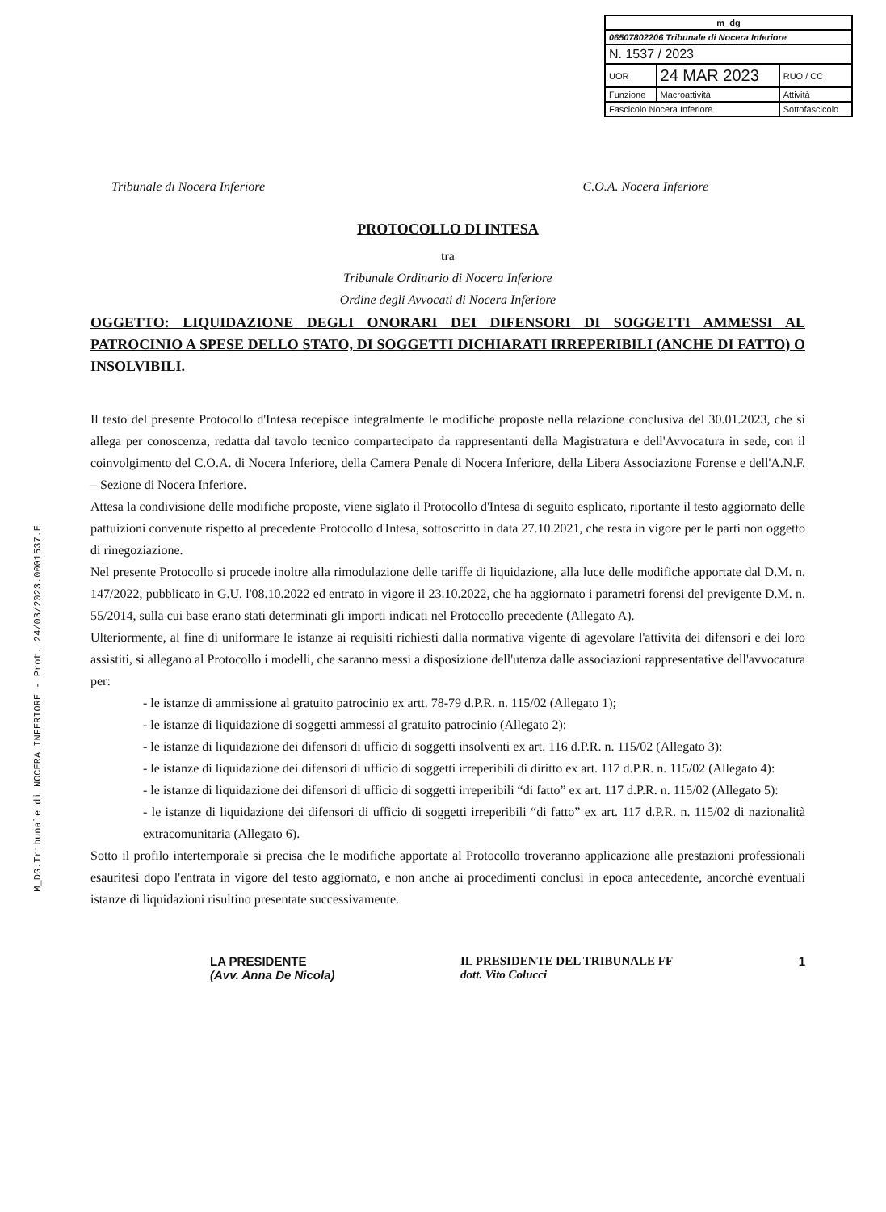M_DG.Tribunale di NOCERA INFERIORE - Prot. 24/03/2023.0001537.E
| m_dg | | |
| 06507802206 Tribunale di Nocera Inferiore | | |
| N. 1537 / 2023 | | |
| UOR | 24 MAR 2023 | RUO / CC |
| Funzione | Macroattività | Attività |
| Fascicolo Nocera Inferiore | | Sottofascicolo |
Tribunale di Nocera Inferiore C.O.A. Nocera Inferiore
PROTOCOLLO DI INTESA
tra
Tribunale Ordinario di Nocera Inferiore
Ordine degli Avvocati di Nocera Inferiore
OGGETTO: LIQUIDAZIONE DEGLI ONORARI DEI DIFENSORI DI SOGGETTI AMMESSI AL PATROCINIO A SPESE DELLO STATO, DI SOGGETTI DICHIARATI IRREPERIBILI (ANCHE DI FATTO) O INSOLVIBILI.
Il testo del presente Protocollo d'Intesa recepisce integralmente le modifiche proposte nella relazione conclusiva del 30.01.2023, che si allega per conoscenza, redatta dal tavolo tecnico compartecipato da rappresentanti della Magistratura e dell'Avvocatura in sede, con il coinvolgimento del C.O.A. di Nocera Inferiore, della Camera Penale di Nocera Inferiore, della Libera Associazione Forense e dell'A.N.F. – Sezione di Nocera Inferiore.
Attesa la condivisione delle modifiche proposte, viene siglato il Protocollo d'Intesa di seguito esplicato, riportante il testo aggiornato delle pattuizioni convenute rispetto al precedente Protocollo d'Intesa, sottoscritto in data 27.10.2021, che resta in vigore per le parti non oggetto di rinegoziazione.
Nel presente Protocollo si procede inoltre alla rimodulazione delle tariffe di liquidazione, alla luce delle modifiche apportate dal D.M. n. 147/2022, pubblicato in G.U. l'08.10.2022 ed entrato in vigore il 23.10.2022, che ha aggiornato i parametri forensi del previgente D.M. n. 55/2014, sulla cui base erano stati determinati gli importi indicati nel Protocollo precedente (Allegato A).
Ulteriormente, al fine di uniformare le istanze ai requisiti richiesti dalla normativa vigente di agevolare l'attività dei difensori e dei loro assistiti, si allegano al Protocollo i modelli, che saranno messi a disposizione dell'utenza dalle associazioni rappresentative dell'avvocatura per:
- le istanze di ammissione al gratuito patrocinio ex artt. 78-79 d.P.R. n. 115/02 (Allegato 1);
- le istanze di liquidazione di soggetti ammessi al gratuito patrocinio (Allegato 2):
- le istanze di liquidazione dei difensori di ufficio di soggetti insolventi ex art. 116 d.P.R. n. 115/02 (Allegato 3):
- le istanze di liquidazione dei difensori di ufficio di soggetti irreperibili di diritto ex art. 117 d.P.R. n. 115/02 (Allegato 4):
- le istanze di liquidazione dei difensori di ufficio di soggetti irreperibili “di fatto” ex art. 117 d.P.R. n. 115/02 (Allegato 5):
- le istanze di liquidazione dei difensori di ufficio di soggetti irreperibili “di fatto” ex art. 117 d.P.R. n. 115/02 di nazionalità extracomunitaria (Allegato 6).
Sotto il profilo intertemporale si precisa che le modifiche apportate al Protocollo troveranno applicazione alle prestazioni professionali esauritesi dopo l'entrata in vigore del testo aggiornato, e non anche ai procedimenti conclusi in epoca antecedente, ancorché eventuali istanze di liquidazioni risultino presentate successivamente.
LA PRESIDENTE
(Avv. Anna De Nicola)
IL PRESIDENTE DEL TRIBUNALE FF
dott. Vito Colucci
1